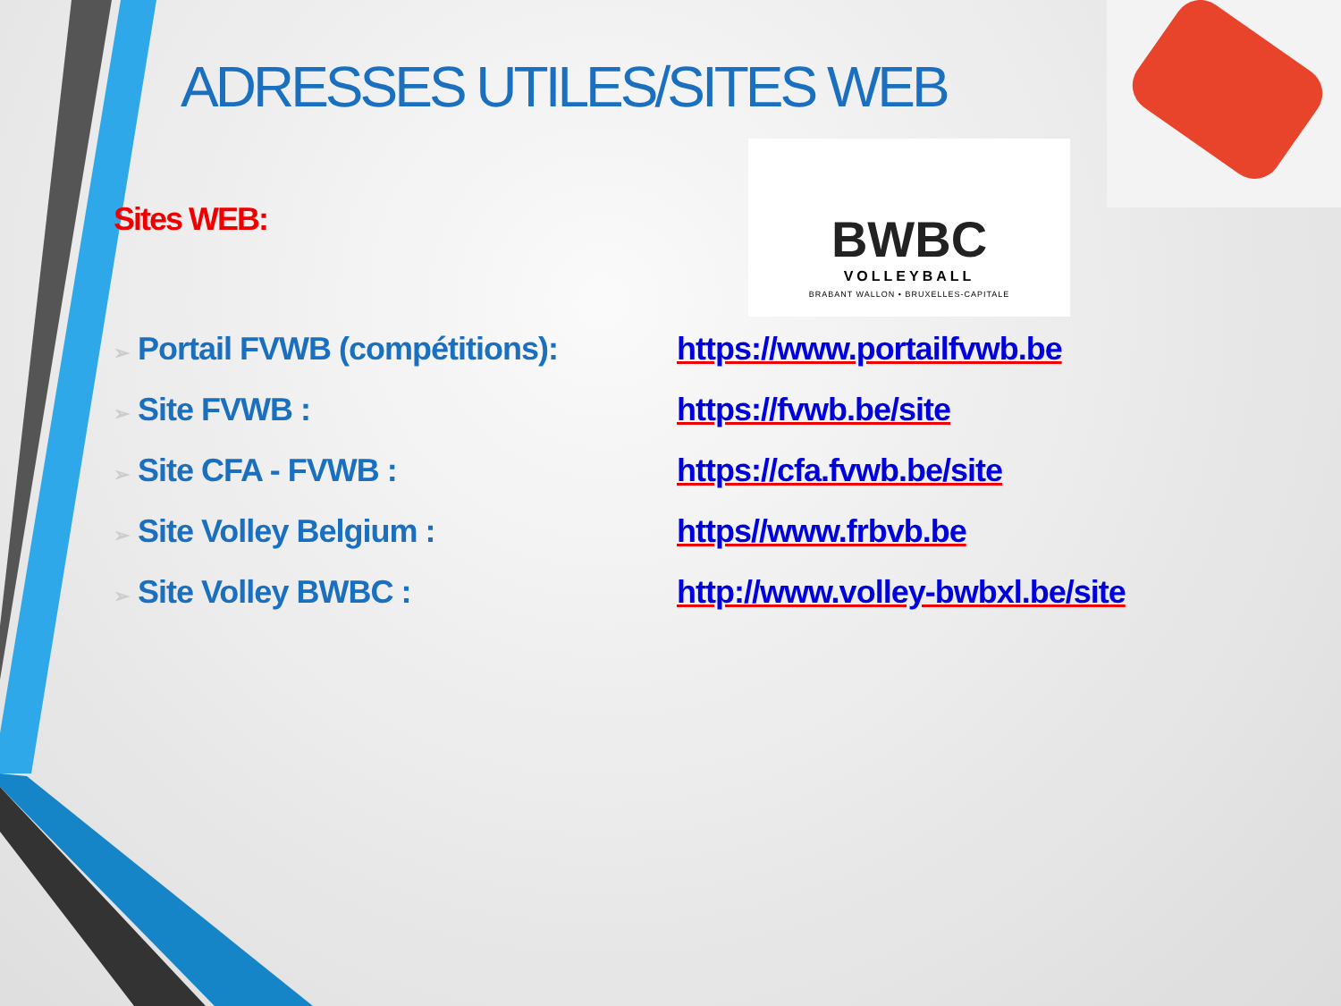ADRESSES UTILES/SITES WEB
BWBC
VOLLEYBALL
BRABANT WALLON • BRUXELLES-CAPITALE
Sites WEB:
| ➢ Portail FVWB (compétitions): | https://www.portailfvwb.be |
| ➢ Site FVWB : | https://fvwb.be/site |
| ➢ Site CFA - FVWB : | https://cfa.fvwb.be/site |
| ➢ Site Volley Belgium : | https//www.frbvb.be |
| ➢ Site Volley BWBC : | http://www.volley-bwbxl.be/site |